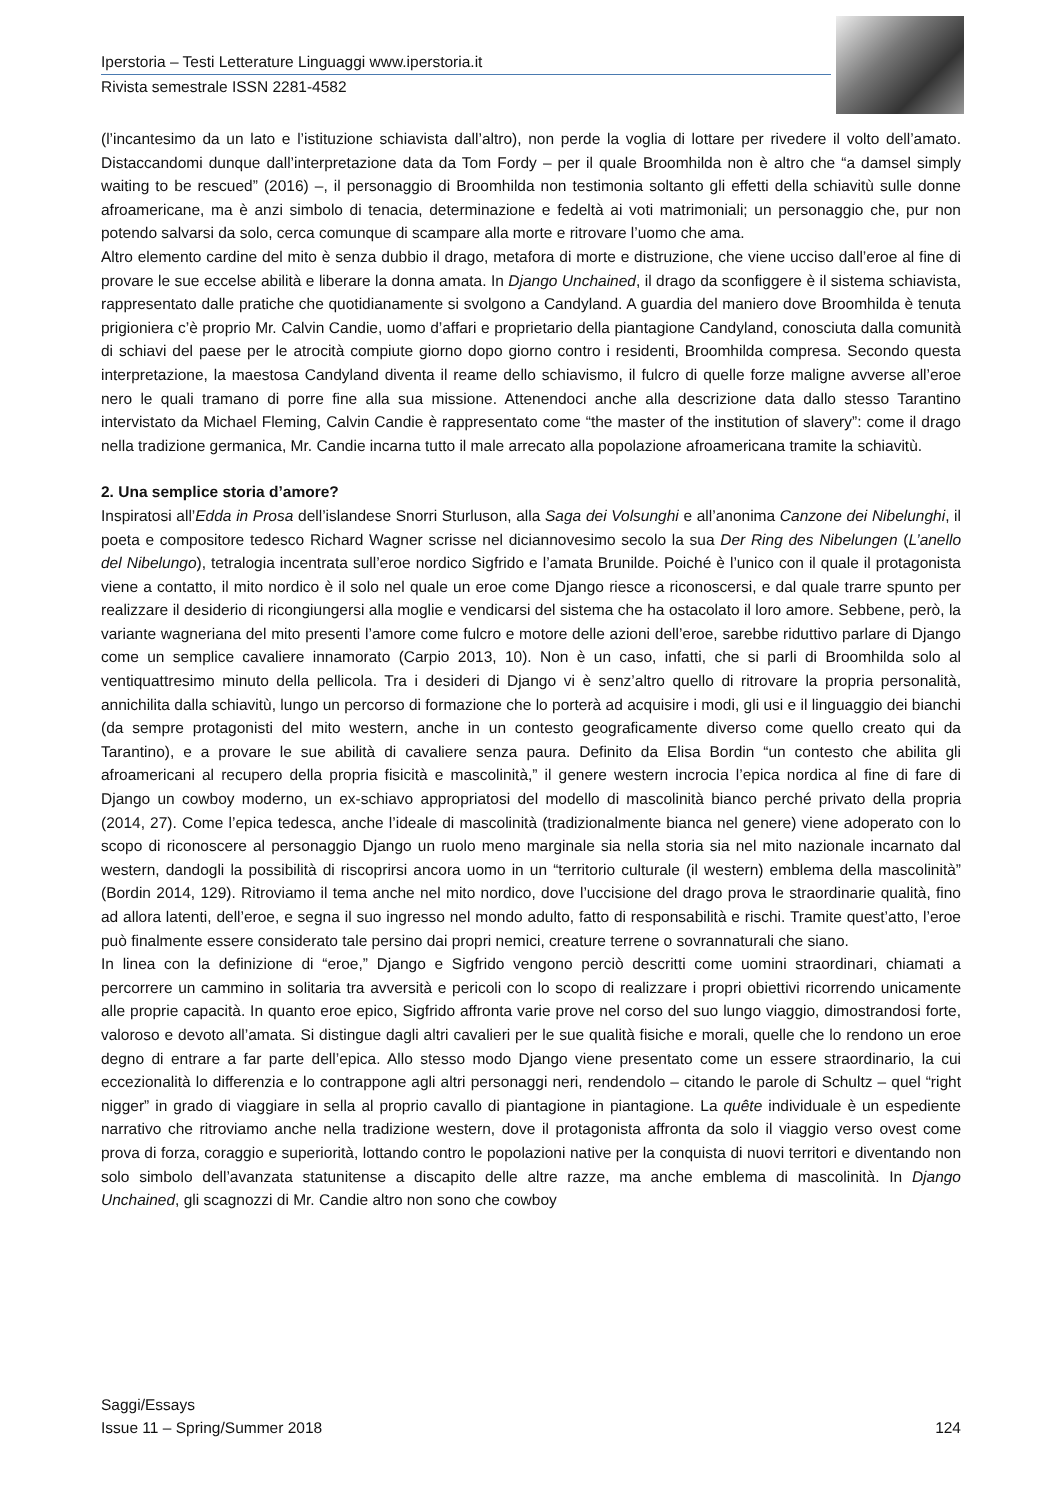Iperstoria – Testi Letterature Linguaggi www.iperstoria.it
Rivista semestrale ISSN 2281-4582
(l’incantesimo da un lato e l’istituzione schiavista dall’altro), non perde la voglia di lottare per rivedere il volto dell’amato. Distaccandomi dunque dall’interpretazione data da Tom Fordy – per il quale Broomhilda non è altro che “a damsel simply waiting to be rescued” (2016) –, il personaggio di Broomhilda non testimonia soltanto gli effetti della schiavitù sulle donne afroamericane, ma è anzi simbolo di tenacia, determinazione e fedeltà ai voti matrimoniali; un personaggio che, pur non potendo salvarsi da solo, cerca comunque di scampare alla morte e ritrovare l’uomo che ama.
Altro elemento cardine del mito è senza dubbio il drago, metafora di morte e distruzione, che viene ucciso dall’eroe al fine di provare le sue eccelse abilità e liberare la donna amata. In Django Unchained, il drago da sconfiggere è il sistema schiavista, rappresentato dalle pratiche che quotidianamente si svolgono a Candyland. A guardia del maniero dove Broomhilda è tenuta prigioniera c’è proprio Mr. Calvin Candie, uomo d’affari e proprietario della piantagione Candyland, conosciuta dalla comunità di schiavi del paese per le atrocità compiute giorno dopo giorno contro i residenti, Broomhilda compresa. Secondo questa interpretazione, la maestosa Candyland diventa il reame dello schiavismo, il fulcro di quelle forze maligne avverse all’eroe nero le quali tramano di porre fine alla sua missione. Attenendoci anche alla descrizione data dallo stesso Tarantino intervistato da Michael Fleming, Calvin Candie è rappresentato come “the master of the institution of slavery”: come il drago nella tradizione germanica, Mr. Candie incarna tutto il male arrecato alla popolazione afroamericana tramite la schiavitù.
2. Una semplice storia d’amore?
Inspiratosi all’Edda in Prosa dell’islandese Snorri Sturluson, alla Saga dei Volsunghi e all’anonima Canzone dei Nibelunghi, il poeta e compositore tedesco Richard Wagner scrisse nel diciannovesimo secolo la sua Der Ring des Nibelungen (L’anello del Nibelungo), tetralogia incentrata sull’eroe nordico Sigfrido e l’amata Brunilde. Poiché è l’unico con il quale il protagonista viene a contatto, il mito nordico è il solo nel quale un eroe come Django riesce a riconoscersi, e dal quale trarre spunto per realizzare il desiderio di ricongiungersi alla moglie e vendicarsi del sistema che ha ostacolato il loro amore. Sebbene, però, la variante wagneriana del mito presenti l’amore come fulcro e motore delle azioni dell’eroe, sarebbe riduttivo parlare di Django come un semplice cavaliere innamorato (Carpio 2013, 10). Non è un caso, infatti, che si parli di Broomhilda solo al ventiquattresimo minuto della pellicola. Tra i desideri di Django vi è senz’altro quello di ritrovare la propria personalità, annichilita dalla schiavitù, lungo un percorso di formazione che lo porterà ad acquisire i modi, gli usi e il linguaggio dei bianchi (da sempre protagonisti del mito western, anche in un contesto geograficamente diverso come quello creato qui da Tarantino), e a provare le sue abilità di cavaliere senza paura. Definito da Elisa Bordin “un contesto che abilita gli afroamericani al recupero della propria fisicità e mascolinità,” il genere western incrocia l’epica nordica al fine di fare di Django un cowboy moderno, un ex-schiavo appropriatosi del modello di mascolinità bianco perché privato della propria (2014, 27). Come l’epica tedesca, anche l’ideale di mascolinità (tradizionalmente bianca nel genere) viene adoperato con lo scopo di riconoscere al personaggio Django un ruolo meno marginale sia nella storia sia nel mito nazionale incarnato dal western, dandogli la possibilità di riscoprirsi ancora uomo in un “territorio culturale (il western) emblema della mascolinità” (Bordin 2014, 129). Ritroviamo il tema anche nel mito nordico, dove l’uccisione del drago prova le straordinarie qualità, fino ad allora latenti, dell’eroe, e segna il suo ingresso nel mondo adulto, fatto di responsabilità e rischi. Tramite quest’atto, l’eroe può finalmente essere considerato tale persino dai propri nemici, creature terrene o sovrannaturali che siano.
In linea con la definizione di “eroe,” Django e Sigfrido vengono perciò descritti come uomini straordinari, chiamati a percorrere un cammino in solitaria tra avversità e pericoli con lo scopo di realizzare i propri obiettivi ricorrendo unicamente alle proprie capacità. In quanto eroe epico, Sigfrido affronta varie prove nel corso del suo lungo viaggio, dimostrandosi forte, valoroso e devoto all’amata. Si distingue dagli altri cavalieri per le sue qualità fisiche e morali, quelle che lo rendono un eroe degno di entrare a far parte dell’epica. Allo stesso modo Django viene presentato come un essere straordinario, la cui eccezionalità lo differenzia e lo contrappone agli altri personaggi neri, rendendolo – citando le parole di Schultz – quel “right nigger” in grado di viaggiare in sella al proprio cavallo di piantagione in piantagione. La quête individuale è un espediente narrativo che ritroviamo anche nella tradizione western, dove il protagonista affronta da solo il viaggio verso ovest come prova di forza, coraggio e superiorità, lottando contro le popolazioni native per la conquista di nuovi territori e diventando non solo simbolo dell’avanzata statunitense a discapito delle altre razze, ma anche emblema di mascolinità. In Django Unchained, gli scagnozzi di Mr. Candie altro non sono che cowboy
Saggi/Essays
Issue 11 – Spring/Summer 2018 124